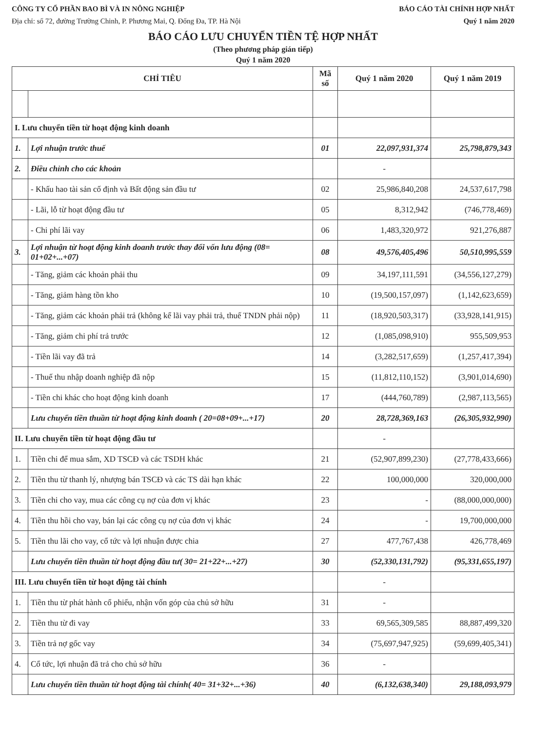CÔNG TY CỔ PHẦN BAO BÌ VÀ IN NÔNG NGHIỆP BÁO CÁO TÀI CHÍNH HỢP NHẤT
Địa chỉ: số 72, đường Trường Chinh, P. Phương Mai, Q. Đống Đa, TP. Hà Nội Quý 1 năm 2020
BÁO CÁO LƯU CHUYỂN TIỀN TỆ HỢP NHẤT
(Theo phương pháp gián tiếp)
Quý 1 năm 2020
| CHỈ TIÊU | | Mã số | Quý 1 năm 2020 | Quý 1 năm 2019 |
| --- | --- | --- | --- | --- |
| I. Lưu chuyển tiền từ hoạt động kinh doanh | | | | |
| 1. | Lợi nhuận trước thuế | 01 | 22,097,931,374 | 25,798,879,343 |
| 2. | Điều chỉnh cho các khoản | | - | |
| | - Khấu hao tài sản cố định và Bất động sản đầu tư | 02 | 25,986,840,208 | 24,537,617,798 |
| | - Lãi, lỗ từ hoạt động đầu tư | 05 | 8,312,942 | (746,778,469) |
| | - Chi phí lãi vay | 06 | 1,483,320,972 | 921,276,887 |
| 3. | Lợi nhuận từ hoạt động kinh doanh trước thay đổi vốn lưu động (08= 01+02+...+07) | 08 | 49,576,405,496 | 50,510,995,559 |
| | - Tăng, giảm các khoản phải thu | 09 | 34,197,111,591 | (34,556,127,279) |
| | - Tăng, giảm hàng tồn kho | 10 | (19,500,157,097) | (1,142,623,659) |
| | - Tăng, giảm các khoản phải trả (không kể lãi vay phải trả, thuế TNDN phải nộp) | 11 | (18,920,503,317) | (33,928,141,915) |
| | - Tăng, giảm chi phí trả trước | 12 | (1,085,098,910) | 955,509,953 |
| | - Tiền lãi vay đã trả | 14 | (3,282,517,659) | (1,257,417,394) |
| | - Thuế thu nhập doanh nghiệp đã nộp | 15 | (11,812,110,152) | (3,901,014,690) |
| | - Tiền chi khác cho hoạt động kinh doanh | 17 | (444,760,789) | (2,987,113,565) |
| | Lưu chuyển tiền thuần từ hoạt động kinh doanh ( 20=08+09+...+17) | 20 | 28,728,369,163 | (26,305,932,990) |
| II. Lưu chuyển tiền từ hoạt động đầu tư | | | - | |
| 1. | Tiền chi để mua sắm, XD TSCĐ và các TSDH khác | 21 | (52,907,899,230) | (27,778,433,666) |
| 2. | Tiền thu từ thanh lý, nhượng bán TSCĐ và các TS dài hạn khác | 22 | 100,000,000 | 320,000,000 |
| 3. | Tiền chi cho vay, mua các công cụ nợ của đơn vị khác | 23 | - | (88,000,000,000) |
| 4. | Tiền thu hồi cho vay, bán lại các công cụ nợ của đơn vị khác | 24 | - | 19,700,000,000 |
| 5. | Tiền thu lãi cho vay, cổ tức và lợi nhuận được chia | 27 | 477,767,438 | 426,778,469 |
| | Lưu chuyển tiền thuần từ hoạt động đầu tư( 30= 21+22+...+27) | 30 | (52,330,131,792) | (95,331,655,197) |
| III. Lưu chuyển tiền từ hoạt động tài chính | | | - | |
| 1. | Tiền thu từ phát hành cổ phiếu, nhận vốn góp của chủ sở hữu | 31 | - | |
| 2. | Tiền thu từ đi vay | 33 | 69,565,309,585 | 88,887,499,320 |
| 3. | Tiền trả nợ gốc vay | 34 | (75,697,947,925) | (59,699,405,341) |
| 4. | Cổ tức, lợi nhuận đã trả cho chủ sở hữu | 36 | - | |
| | Lưu chuyển tiền thuần từ hoạt động tài chính( 40= 31+32+...+36) | 40 | (6,132,638,340) | 29,188,093,979 |